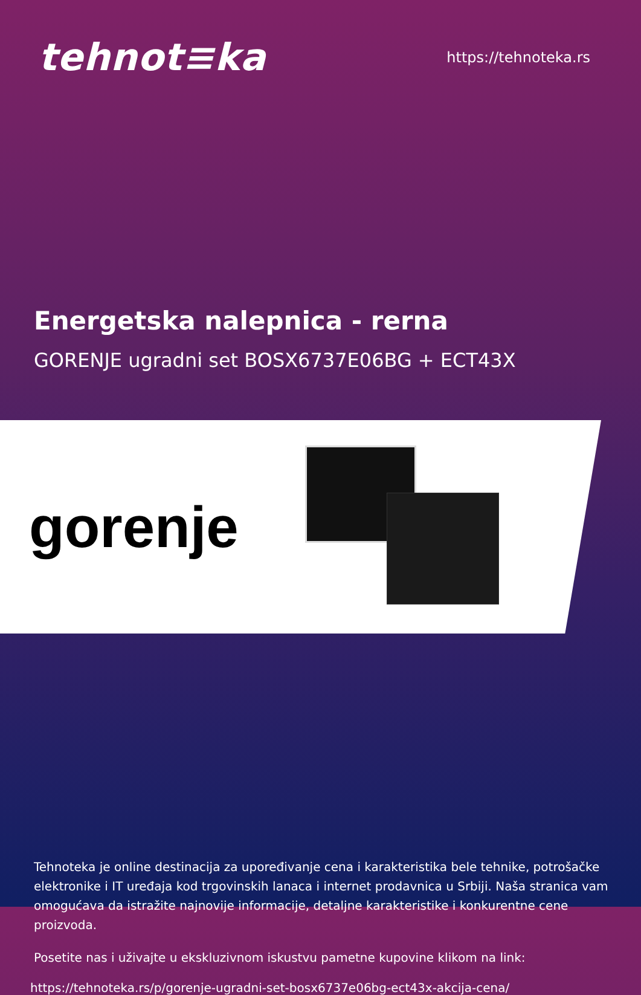tehnot≡ka
https://tehnoteka.rs
Energetska nalepnica - rerna
GORENJE ugradni set BOSX6737E06BG + ECT43X
gorenje
Tehnoteka je online destinacija za upoređivanje cena i karakteristika bele tehnike, potrošačke elektronike i IT uređaja kod trgovinskih lanaca i internet prodavnica u Srbiji. Naša stranica vam omogućava da istražite najnovije informacije, detaljne karakteristike i konkurentne cene proizvoda.
Posetite nas i uživajte u ekskluzivnom iskustvu pametne kupovine klikom na link:
https://tehnoteka.rs/p/gorenje-ugradni-set-bosx6737e06bg-ect43x-akcija-cena/